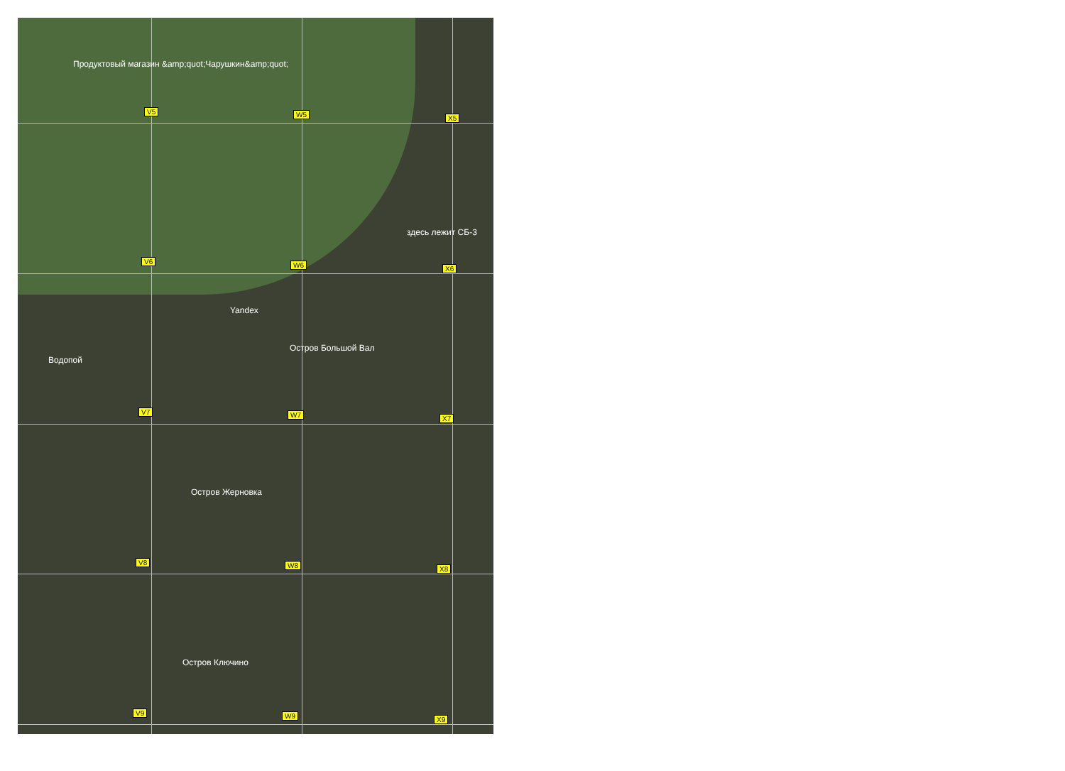Продуктовый магазин &amp;quot;Чарушкин&amp;quot;
V5 W5 X5
здесь лежит СБ-3
V6 W6 X6
Yandex
Остров Большой Вал
Водопой
V7 W7 X7
Остров Жерновка
V8 W8 X8
Остров Ключино
V9 W9 X9